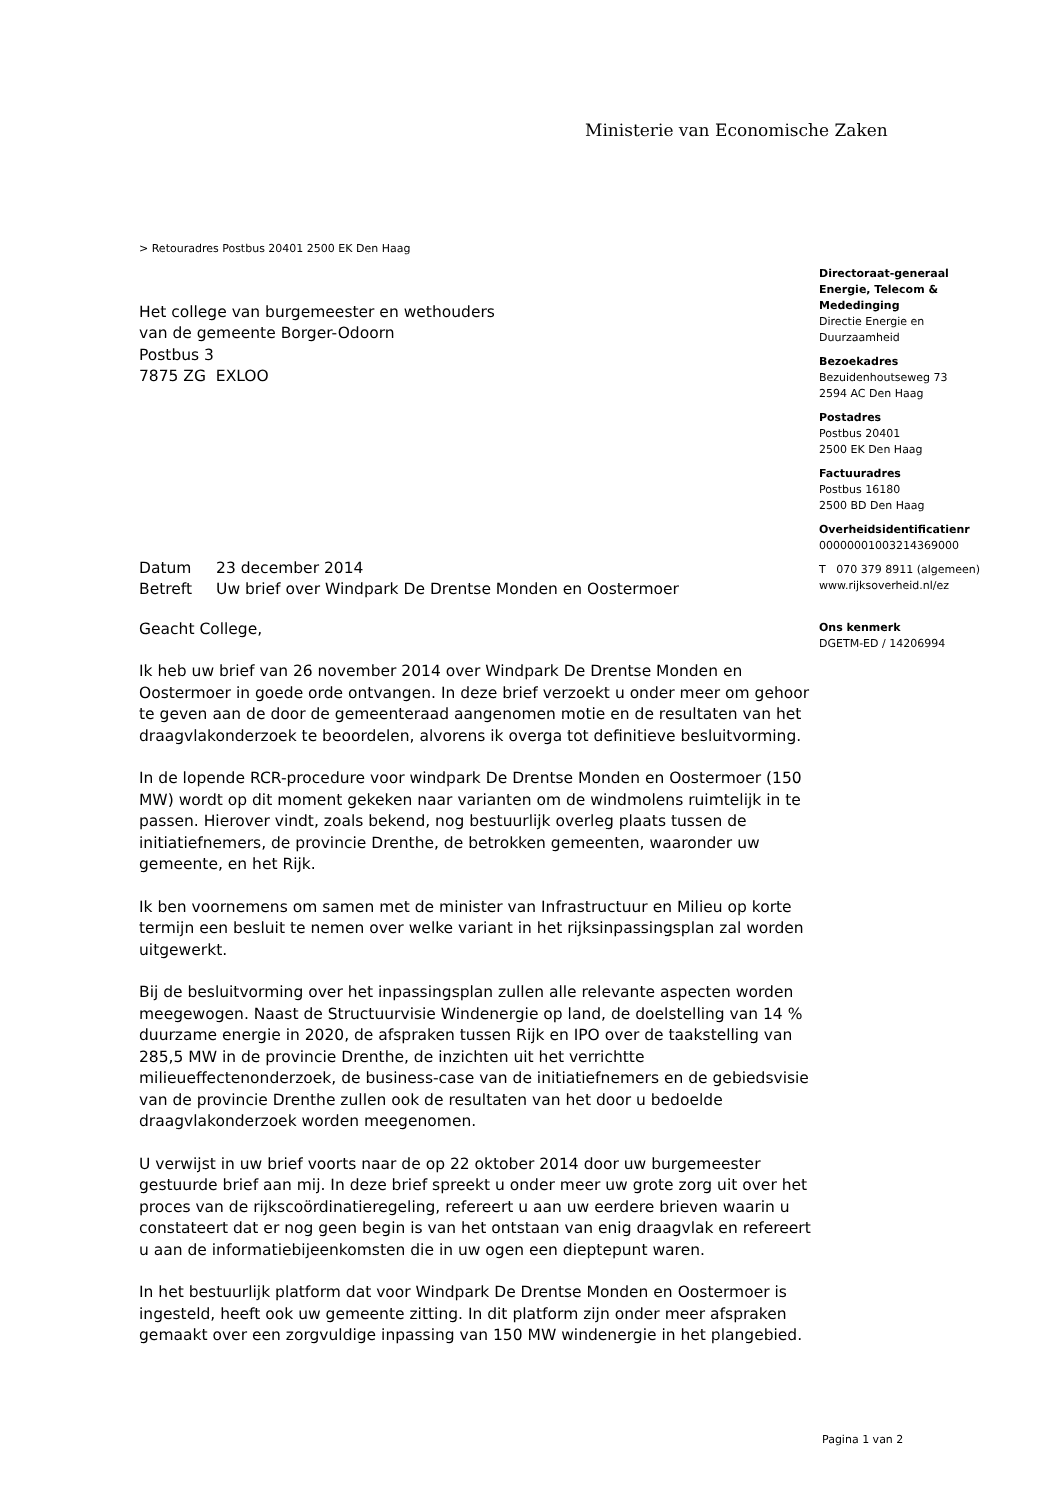Ministerie van Economische Zaken
> Retouradres Postbus 20401 2500 EK Den Haag
Het college van burgemeester en wethouders
van de gemeente Borger-Odoorn
Postbus 3
7875 ZG EXLOO
| Datum | 23 december 2014 |
| Betreft | Uw brief over Windpark De Drentse Monden en Oostermoer |
Geacht College,
Ik heb uw brief van 26 november 2014 over Windpark De Drentse Monden en Oostermoer in goede orde ontvangen. In deze brief verzoekt u onder meer om gehoor te geven aan de door de gemeenteraad aangenomen motie en de resultaten van het draagvlakonderzoek te beoordelen, alvorens ik overga tot definitieve besluitvorming.
In de lopende RCR-procedure voor windpark De Drentse Monden en Oostermoer (150 MW) wordt op dit moment gekeken naar varianten om de windmolens ruimtelijk in te passen. Hierover vindt, zoals bekend, nog bestuurlijk overleg plaats tussen de initiatiefnemers, de provincie Drenthe, de betrokken gemeenten, waaronder uw gemeente, en het Rijk.
Ik ben voornemens om samen met de minister van Infrastructuur en Milieu op korte termijn een besluit te nemen over welke variant in het rijksinpassingsplan zal worden uitgewerkt.
Bij de besluitvorming over het inpassingsplan zullen alle relevante aspecten worden meegewogen. Naast de Structuurvisie Windenergie op land, de doelstelling van 14 % duurzame energie in 2020, de afspraken tussen Rijk en IPO over de taakstelling van 285,5 MW in de provincie Drenthe, de inzichten uit het verrichtte milieueffectenonderzoek, de business-case van de initiatiefnemers en de gebiedsvisie van de provincie Drenthe zullen ook de resultaten van het door u bedoelde draagvlakonderzoek worden meegenomen.
U verwijst in uw brief voorts naar de op 22 oktober 2014 door uw burgemeester gestuurde brief aan mij. In deze brief spreekt u onder meer uw grote zorg uit over het proces van de rijkscoördinatieregeling, refereert u aan uw eerdere brieven waarin u constateert dat er nog geen begin is van het ontstaan van enig draagvlak en refereert u aan de informatiebijeenkomsten die in uw ogen een dieptepunt waren.
In het bestuurlijk platform dat voor Windpark De Drentse Monden en Oostermoer is ingesteld, heeft ook uw gemeente zitting. In dit platform zijn onder meer afspraken gemaakt over een zorgvuldige inpassing van 150 MW windenergie in het plangebied.
Directoraat-generaal
Energie, Telecom &
Mededinging
Directie Energie en
Duurzaamheid
Bezoekadres
Bezuidenhoutseweg 73
2594 AC Den Haag
Postadres
Postbus 20401
2500 EK Den Haag
Factuuradres
Postbus 16180
2500 BD Den Haag
Overheidsidentificatienr
00000001003214369000
T 070 379 8911 (algemeen)
www.rijksoverheid.nl/ez
Ons kenmerk
DGETM-ED / 14206994
Pagina 1 van 2